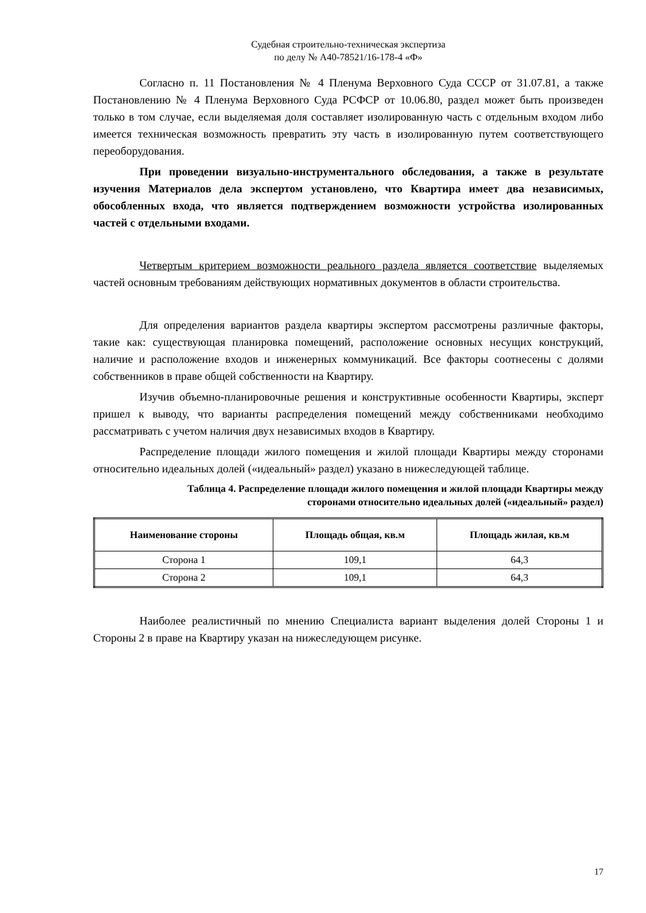Судебная строительно-техническая экспертиза
по делу № А40-78521/16-178-4 «Ф»
Согласно п. 11 Постановления № 4 Пленума Верховного Суда СССР от 31.07.81, а также Постановлению № 4 Пленума Верховного Суда РСФСР от 10.06.80, раздел может быть произведен только в том случае, если выделяемая доля составляет изолированную часть с отдельным входом либо имеется техническая возможность превратить эту часть в изолированную путем соответствующего переоборудования.
При проведении визуально-инструментального обследования, а также в результате изучения Материалов дела экспертом установлено, что Квартира имеет два независимых, обособленных входа, что является подтверждением возможности устройства изолированных частей с отдельными входами.
Четвертым критерием возможности реального раздела является соответствие выделяемых частей основным требованиям действующих нормативных документов в области строительства.
Для определения вариантов раздела квартиры экспертом рассмотрены различные факторы, такие как: существующая планировка помещений, расположение основных несущих конструкций, наличие и расположение входов и инженерных коммуникаций. Все факторы соотнесены с долями собственников в праве общей собственности на Квартиру.
Изучив объемно-планировочные решения и конструктивные особенности Квартиры, эксперт пришел к выводу, что варианты распределения помещений между собственниками необходимо рассматривать с учетом наличия двух независимых входов в Квартиру.
Распределение площади жилого помещения и жилой площади Квартиры между сторонами относительно идеальных долей («идеальный» раздел) указано в нижеследующей таблице.
Таблица 4. Распределение площади жилого помещения и жилой площади Квартиры между
сторонами относительно идеальных долей («идеальный» раздел)
| Наименование стороны | Площадь общая, кв.м | Площадь жилая, кв.м |
| --- | --- | --- |
| Сторона 1 | 109,1 | 64,3 |
| Сторона 2 | 109,1 | 64,3 |
Наиболее реалистичный по мнению Специалиста вариант выделения долей Стороны 1 и Стороны 2 в праве на Квартиру указан на нижеследующем рисунке.
17